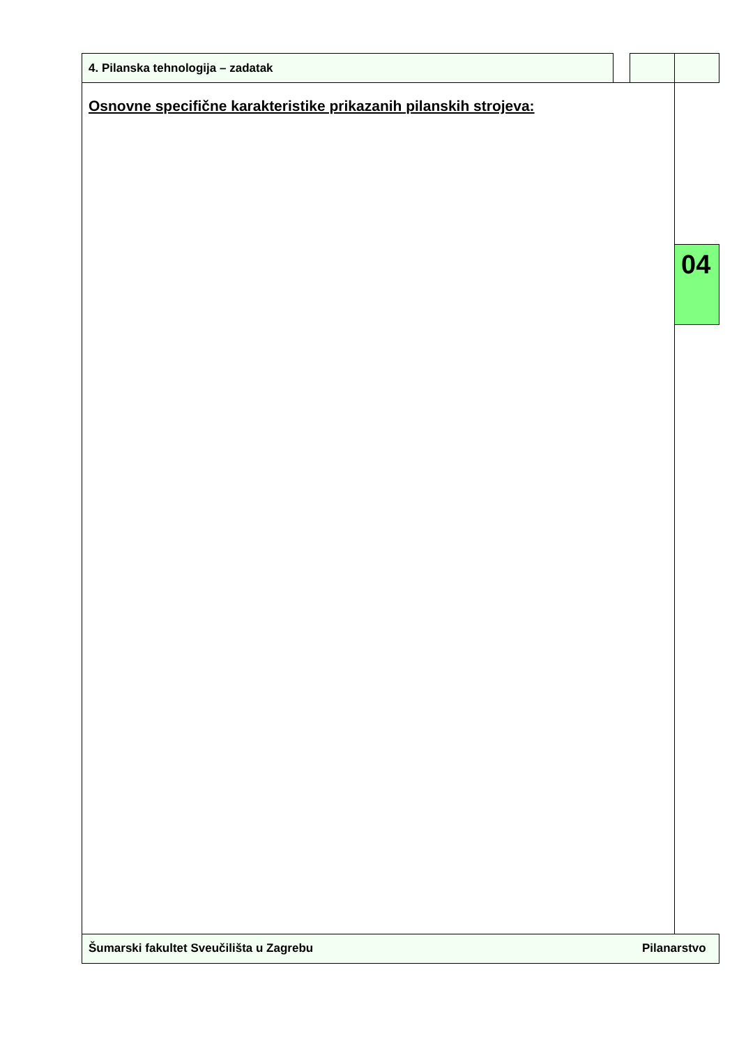4. Pilanska tehnologija – zadatak
Osnovne specifične karakteristike prikazanih pilanskih strojeva:
04
Šumarski fakultet Sveučilišta u Zagrebu
Pilanarstvo